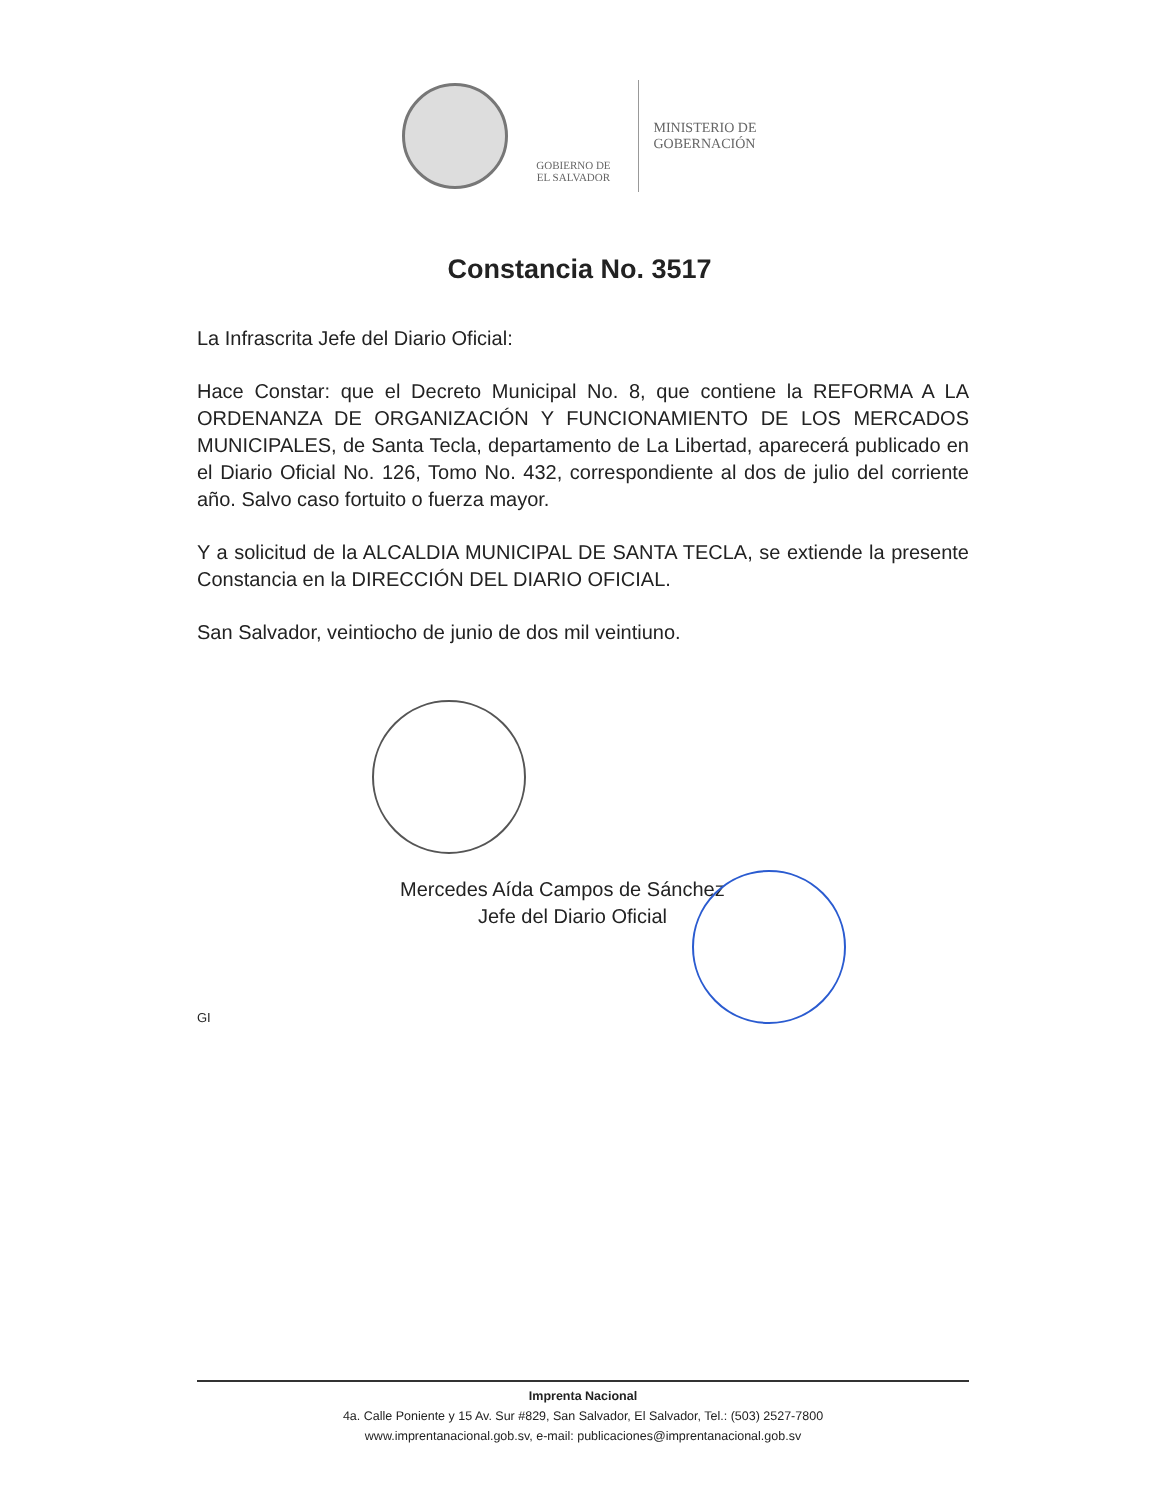GOBIERNO DE
EL SALVADOR
MINISTERIO DE
GOBERNACIÓN
Constancia No. 3517
La Infrascrita Jefe del Diario Oficial:
Hace Constar: que el Decreto Municipal No. 8, que contiene la REFORMA A LA ORDENANZA DE ORGANIZACIÓN Y FUNCIONAMIENTO DE LOS MERCADOS MUNICIPALES, de Santa Tecla, departamento de La Libertad, aparecerá publicado en el Diario Oficial No. 126, Tomo No. 432, correspondiente al dos de julio del corriente año. Salvo caso fortuito o fuerza mayor.
Y a solicitud de la ALCALDIA MUNICIPAL DE SANTA TECLA, se extiende la presente Constancia en la DIRECCIÓN DEL DIARIO OFICIAL.
San Salvador, veintiocho de junio de dos mil veintiuno.
Mercedes Aída Campos de Sánchez
Jefe del Diario Oficial
GI
Imprenta Nacional
4a. Calle Poniente y 15 Av. Sur #829, San Salvador, El Salvador, Tel.: (503) 2527-7800
www.imprentanacional.gob.sv, e-mail: publicaciones@imprentanacional.gob.sv